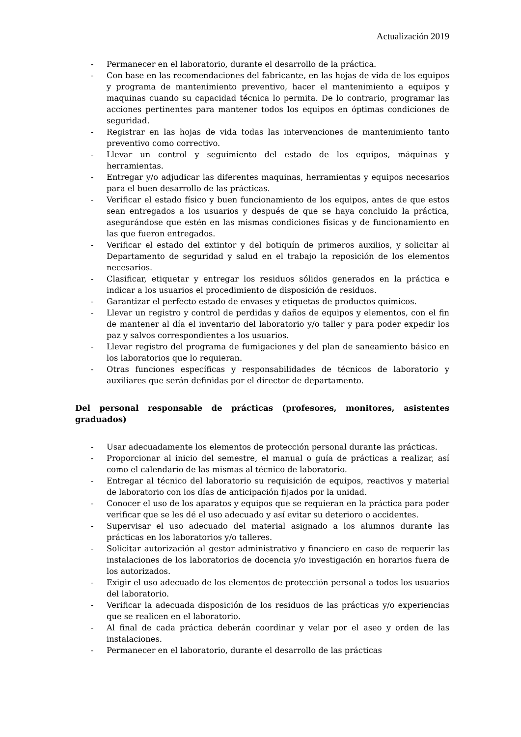Actualización 2019
- Permanecer en el laboratorio, durante el desarrollo de la práctica.
- Con base en las recomendaciones del fabricante, en las hojas de vida de los equipos y programa de mantenimiento preventivo, hacer el mantenimiento a equipos y maquinas cuando su capacidad técnica lo permita. De lo contrario, programar las acciones pertinentes para mantener todos los equipos en óptimas condiciones de seguridad.
- Registrar en las hojas de vida todas las intervenciones de mantenimiento tanto preventivo como correctivo.
- Llevar un control y seguimiento del estado de los equipos, máquinas y herramientas.
- Entregar y/o adjudicar las diferentes maquinas, herramientas y equipos necesarios para el buen desarrollo de las prácticas.
- Verificar el estado físico y buen funcionamiento de los equipos, antes de que estos sean entregados a los usuarios y después de que se haya concluido la práctica, asegurándose que estén en las mismas condiciones físicas y de funcionamiento en las que fueron entregados.
- Verificar el estado del extintor y del botiquín de primeros auxilios, y solicitar al Departamento de seguridad y salud en el trabajo la reposición de los elementos necesarios.
- Clasificar, etiquetar y entregar los residuos sólidos generados en la práctica e indicar a los usuarios el procedimiento de disposición de residuos.
- Garantizar el perfecto estado de envases y etiquetas de productos químicos.
- Llevar un registro y control de perdidas y daños de equipos y elementos, con el fin de mantener al día el inventario del laboratorio y/o taller y para poder expedir los paz y salvos correspondientes a los usuarios.
- Llevar registro del programa de fumigaciones y del plan de saneamiento básico en los laboratorios que lo requieran.
- Otras funciones específicas y responsabilidades de técnicos de laboratorio y auxiliares que serán definidas por el director de departamento.
Del personal responsable de prácticas (profesores, monitores, asistentes graduados)
- Usar adecuadamente los elementos de protección personal durante las prácticas.
- Proporcionar al inicio del semestre, el manual o guía de prácticas a realizar, así como el calendario de las mismas al técnico de laboratorio.
- Entregar al técnico del laboratorio su requisición de equipos, reactivos y material de laboratorio con los días de anticipación fijados por la unidad.
- Conocer el uso de los aparatos y equipos que se requieran en la práctica para poder verificar que se les dé el uso adecuado y así evitar su deterioro o accidentes.
- Supervisar el uso adecuado del material asignado a los alumnos durante las prácticas en los laboratorios y/o talleres.
- Solicitar autorización al gestor administrativo y financiero en caso de requerir las instalaciones de los laboratorios de docencia y/o investigación en horarios fuera de los autorizados.
- Exigir el uso adecuado de los elementos de protección personal a todos los usuarios del laboratorio.
- Verificar la adecuada disposición de los residuos de las prácticas y/o experiencias que se realicen en el laboratorio.
- Al final de cada práctica deberán coordinar y velar por el aseo y orden de las instalaciones.
- Permanecer en el laboratorio, durante el desarrollo de las prácticas